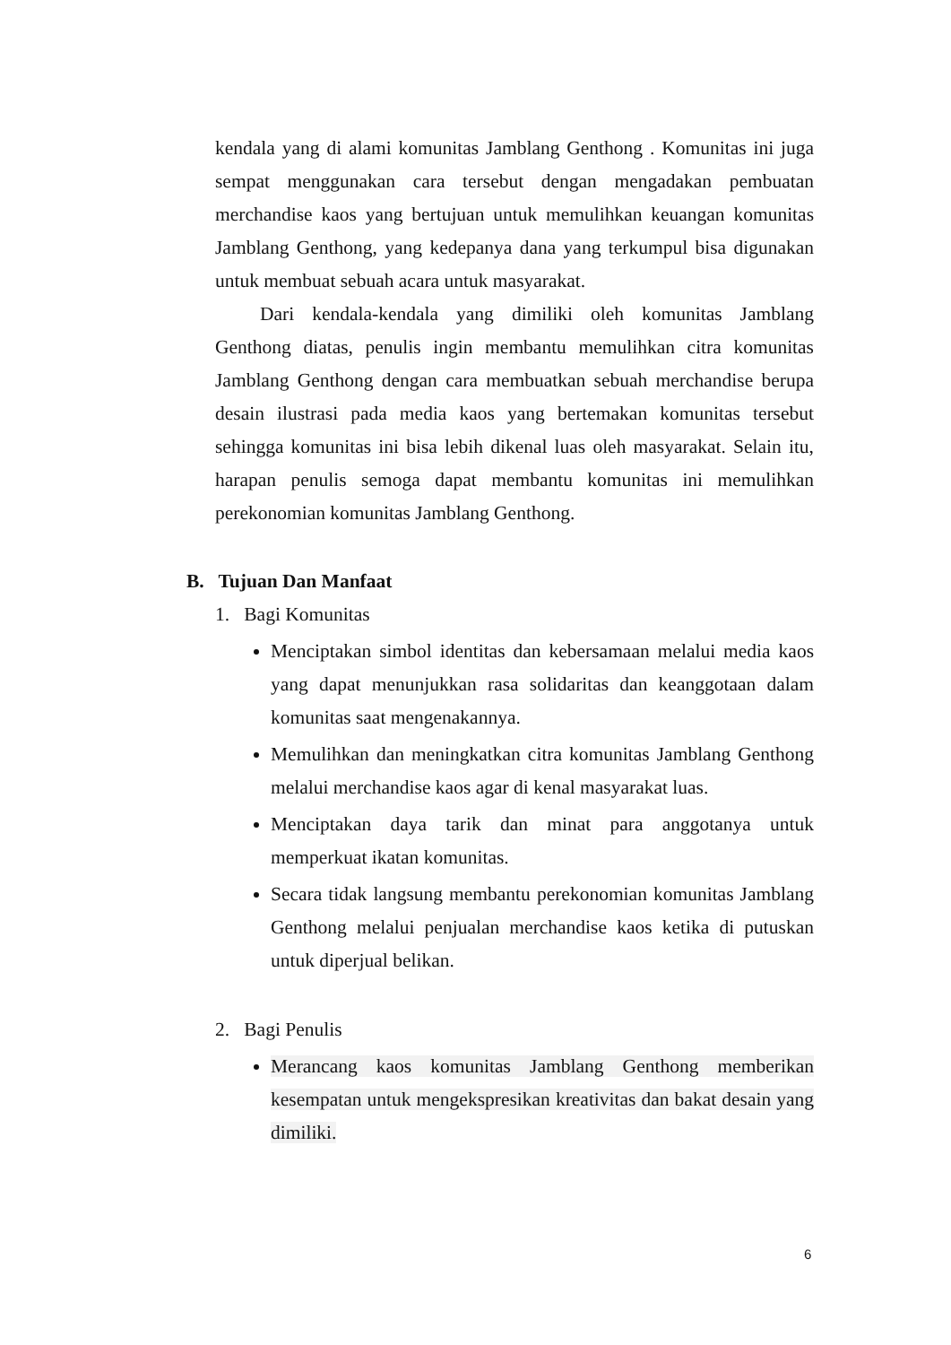kendala yang di alami komunitas Jamblang Genthong . Komunitas ini juga sempat menggunakan cara tersebut dengan mengadakan pembuatan merchandise kaos yang bertujuan untuk memulihkan keuangan komunitas Jamblang Genthong, yang kedepanya dana yang terkumpul bisa digunakan untuk membuat sebuah acara untuk masyarakat.
Dari kendala-kendala yang dimiliki oleh komunitas Jamblang Genthong diatas, penulis ingin membantu memulihkan citra komunitas Jamblang Genthong dengan cara membuatkan sebuah merchandise berupa desain ilustrasi pada media kaos yang bertemakan komunitas tersebut sehingga komunitas ini bisa lebih dikenal luas oleh masyarakat. Selain itu, harapan penulis semoga dapat membantu komunitas ini memulihkan perekonomian komunitas Jamblang Genthong.
B. Tujuan Dan Manfaat
1. Bagi Komunitas
Menciptakan simbol identitas dan kebersamaan melalui media kaos yang dapat menunjukkan rasa solidaritas dan keanggotaan dalam komunitas saat mengenakannya.
Memulihkan dan meningkatkan citra komunitas Jamblang Genthong melalui merchandise kaos agar di kenal masyarakat luas.
Menciptakan daya tarik dan minat para anggotanya untuk memperkuat ikatan komunitas.
Secara tidak langsung membantu perekonomian komunitas Jamblang Genthong melalui penjualan merchandise kaos ketika di putuskan untuk diperjual belikan.
2. Bagi Penulis
Merancang kaos komunitas Jamblang Genthong memberikan kesempatan untuk mengekspresikan kreativitas dan bakat desain yang dimiliki.
6